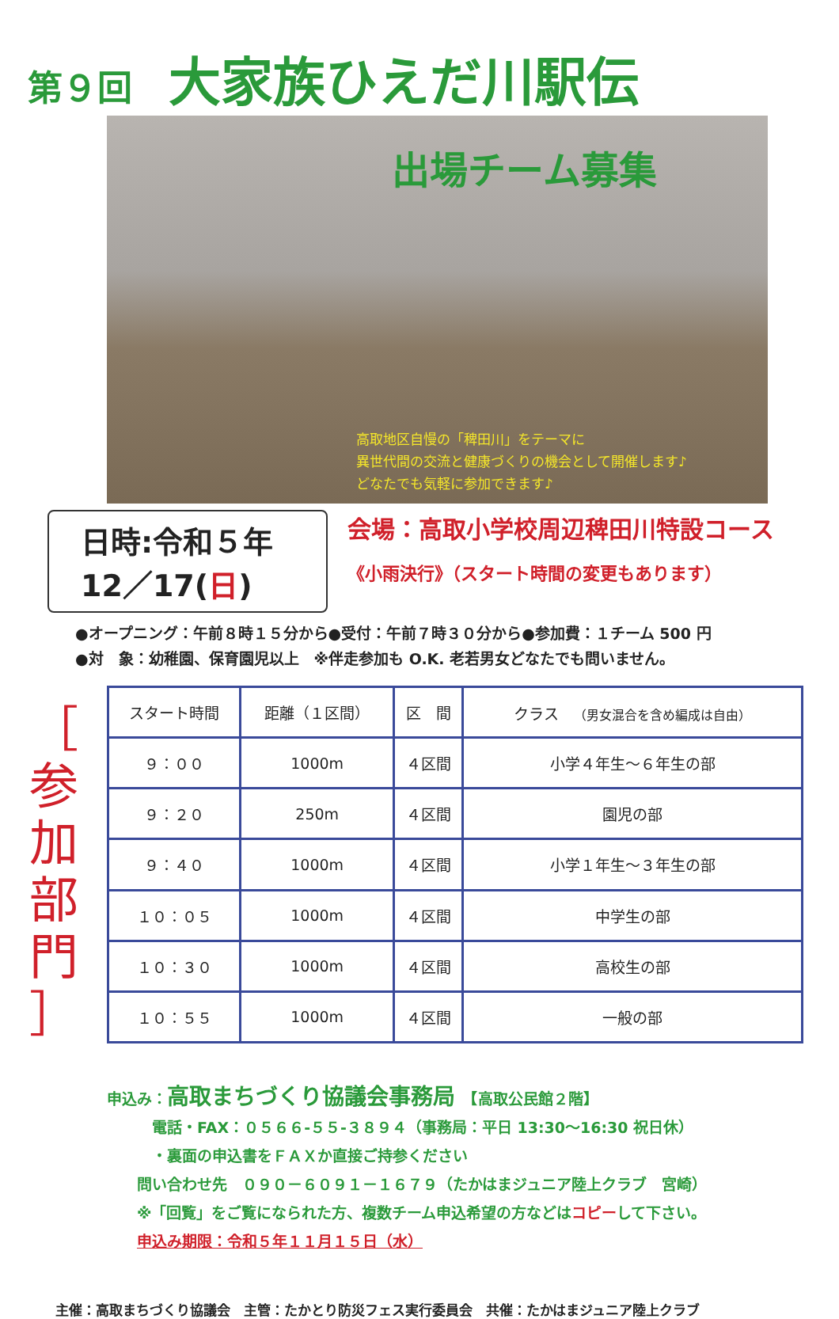第９回 大家族ひえだ川駅伝
出場チーム募集
高取地区自慢の「稗田川」をテーマに
異世代間の交流と健康づくりの機会として開催します♪
どなたでも気軽に参加できます♪
日時:令和５年
12／17(日)
会場：高取小学校周辺稗田川特設コース
《小雨決行》（スタート時間の変更もあります）
●オープニング：午前８時１５分から●受付：午前７時３０分から●参加費：１チーム 500 円
●対　象：幼稚園、保育園児以上　※伴走参加も O.K. 老若男女どなたでも問いません。
［
参
加
部
門
］
| スタート時間 | 距離（１区間） | 区 間 | クラス （男女混合を含め編成は自由） |
| --- | --- | --- | --- |
| ９：００ | 1000m | ４区間 | 小学４年生～６年生の部 |
| ９：２０ | 250m | ４区間 | 園児の部 |
| ９：４０ | 1000m | ４区間 | 小学１年生～３年生の部 |
| １０：０５ | 1000m | ４区間 | 中学生の部 |
| １０：３０ | 1000m | ４区間 | 高校生の部 |
| １０：５５ | 1000m | ４区間 | 一般の部 |
申込み：高取まちづくり協議会事務局　【高取公民館２階】
　　　電話・FAX：０５６６-５５-３８９４（事務局：平日 13:30～16:30 祝日休）
　　　・裏面の申込書をＦＡＸか直接ご持参ください
　　問い合わせ先　０９０－６０９１－１６７９（たかはまジュニア陸上クラブ　宮崎）
　　※「回覧」をご覧になられた方、複数チーム申込希望の方などはコピーして下さい。
　　申込み期限：令和５年１１月１５日（水）
主催：高取まちづくり協議会　主管：たかとり防災フェス実行委員会　共催：たかはまジュニア陸上クラブ